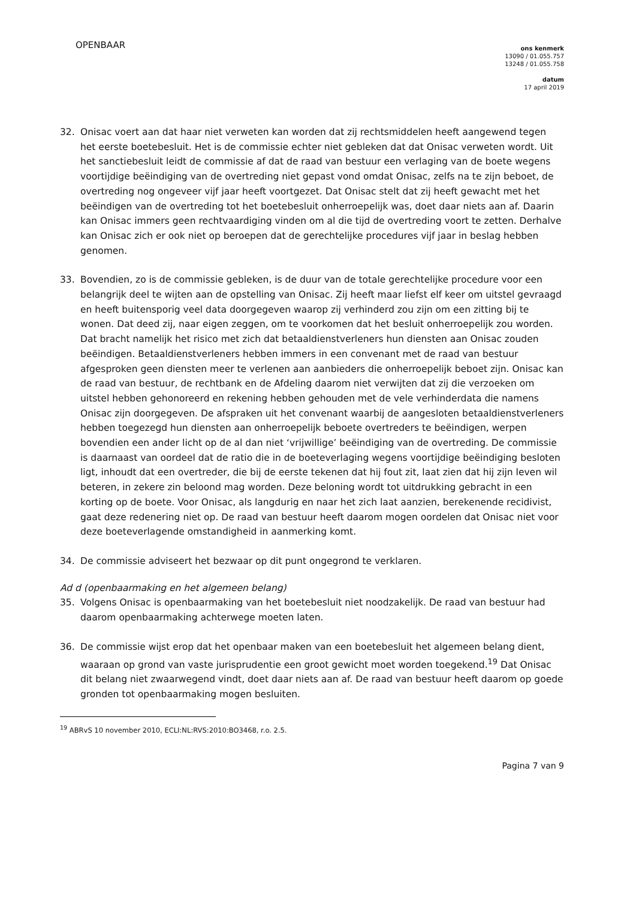OPENBAAR
ons kenmerk
13090 / 01.055.757
13248 / 01.055.758
datum
17 april 2019
32. Onisac voert aan dat haar niet verweten kan worden dat zij rechtsmiddelen heeft aangewend tegen het eerste boetebesluit. Het is de commissie echter niet gebleken dat dat Onisac verweten wordt. Uit het sanctiebesluit leidt de commissie af dat de raad van bestuur een verlaging van de boete wegens voortijdige beëindiging van de overtreding niet gepast vond omdat Onisac, zelfs na te zijn beboet, de overtreding nog ongeveer vijf jaar heeft voortgezet. Dat Onisac stelt dat zij heeft gewacht met het beëindigen van de overtreding tot het boetebesluit onherroepelijk was, doet daar niets aan af. Daarin kan Onisac immers geen rechtvaardiging vinden om al die tijd de overtreding voort te zetten. Derhalve kan Onisac zich er ook niet op beroepen dat de gerechtelijke procedures vijf jaar in beslag hebben genomen.
33. Bovendien, zo is de commissie gebleken, is de duur van de totale gerechtelijke procedure voor een belangrijk deel te wijten aan de opstelling van Onisac. Zij heeft maar liefst elf keer om uitstel gevraagd en heeft buitensporig veel data doorgegeven waarop zij verhinderd zou zijn om een zitting bij te wonen. Dat deed zij, naar eigen zeggen, om te voorkomen dat het besluit onherroepelijk zou worden. Dat bracht namelijk het risico met zich dat betaaldienstverleners hun diensten aan Onisac zouden beëindigen. Betaaldienstverleners hebben immers in een convenant met de raad van bestuur afgesproken geen diensten meer te verlenen aan aanbieders die onherroepelijk beboet zijn. Onisac kan de raad van bestuur, de rechtbank en de Afdeling daarom niet verwijten dat zij die verzoeken om uitstel hebben gehonoreerd en rekening hebben gehouden met de vele verhinderdata die namens Onisac zijn doorgegeven. De afspraken uit het convenant waarbij de aangesloten betaaldienstverleners hebben toegezegd hun diensten aan onherroepelijk beboete overtreders te beëindigen, werpen bovendien een ander licht op de al dan niet ‘vrijwillige’ beëindiging van de overtreding. De commissie is daarnaast van oordeel dat de ratio die in de boeteverlaging wegens voortijdige beëindiging besloten ligt, inhoudt dat een overtreder, die bij de eerste tekenen dat hij fout zit, laat zien dat hij zijn leven wil beteren, in zekere zin beloond mag worden. Deze beloning wordt tot uitdrukking gebracht in een korting op de boete. Voor Onisac, als langdurig en naar het zich laat aanzien, berekenende recidivist, gaat deze redenering niet op. De raad van bestuur heeft daarom mogen oordelen dat Onisac niet voor deze boeteverlagende omstandigheid in aanmerking komt.
34. De commissie adviseert het bezwaar op dit punt ongegrond te verklaren.
Ad d (openbaarmaking en het algemeen belang)
35. Volgens Onisac is openbaarmaking van het boetebesluit niet noodzakelijk. De raad van bestuur had daarom openbaarmaking achterwege moeten laten.
36. De commissie wijst erop dat het openbaar maken van een boetebesluit het algemeen belang dient, waaraan op grond van vaste jurisprudentie een groot gewicht moet worden toegekend.<sup>19</sup> Dat Onisac dit belang niet zwaarwegend vindt, doet daar niets aan af. De raad van bestuur heeft daarom op goede gronden tot openbaarmaking mogen besluiten.
<sup>19</sup> ABRvS 10 november 2010, ECLI:NL:RVS:2010:BO3468, r.o. 2.5.
Pagina 7 van 9